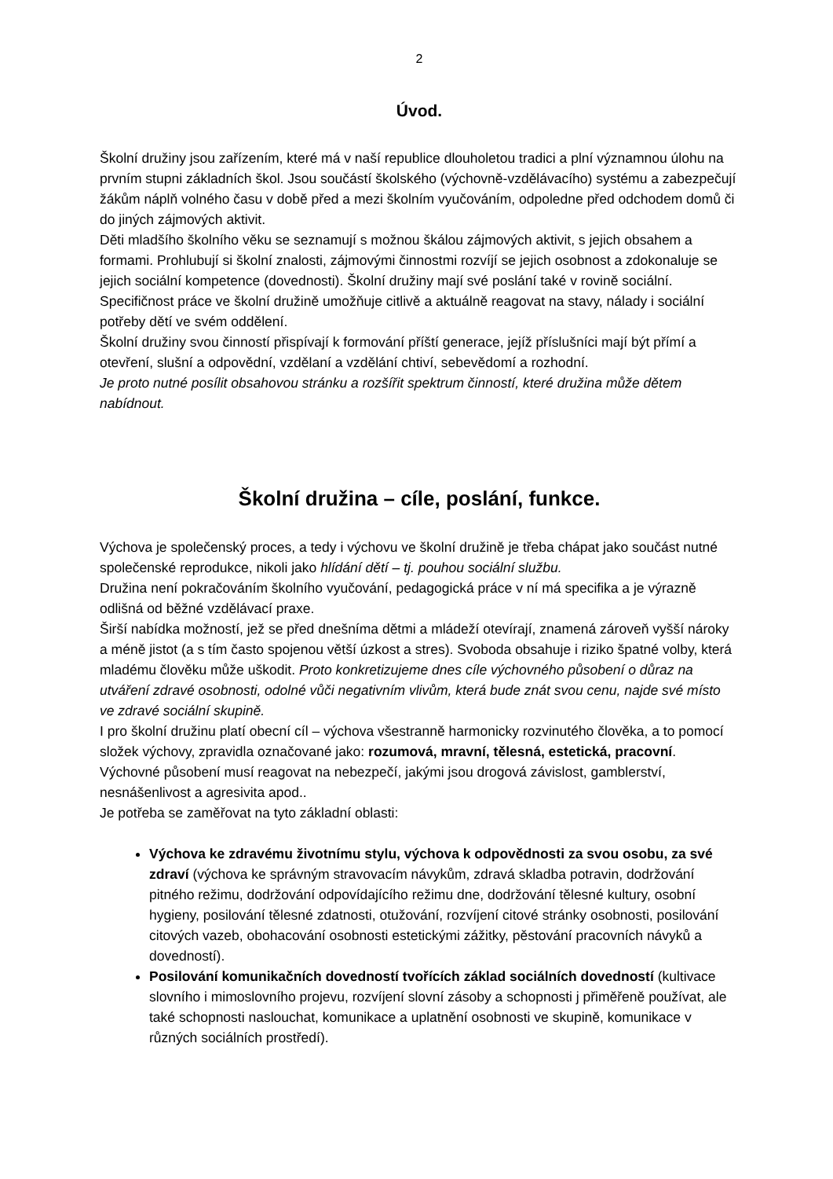2
Úvod.
Školní družiny jsou zařízením, které má v naší republice dlouholetou tradici a plní významnou úlohu na prvním stupni základních škol. Jsou součástí školského (výchovně-vzdělávacího) systému a zabezpečují žákům náplň volného času v době před a mezi školním vyučováním, odpoledne před odchodem domů či do jiných zájmových aktivit.
Děti mladšího školního věku se seznamují s možnou škálou zájmových aktivit, s jejich obsahem a formami. Prohlubují si školní znalosti, zájmovými činnostmi rozvíjí se jejich osobnost a zdokonaluje se jejich sociální kompetence (dovednosti). Školní družiny mají své poslání také v rovině sociální.
Specifičnost práce ve školní družině umožňuje citlivě a aktuálně reagovat na stavy, nálady i sociální potřeby dětí ve svém oddělení.
Školní družiny svou činností přispívají k formování příští generace, jejíž příslušníci mají být přímí a otevření, slušní a odpovědní, vzdělaní a vzdělání chtiví, sebevědomí a rozhodní.
Je proto nutné posílit obsahovou stránku a rozšířit spektrum činností, které družina může dětem nabídnout.
Školní družina – cíle, poslání, funkce.
Výchova je společenský proces, a tedy i výchovu ve školní družině je třeba chápat jako součást nutné společenské reprodukce, nikoli jako hlídání dětí – tj. pouhou sociální službu.
Družina není pokračováním školního vyučování, pedagogická práce v ní má specifika a je výrazně odlišná od běžné vzdělávací praxe.
Širší nabídka možností, jež se před dnešníma dětmi a mládeží otevírají, znamená zároveň vyšší nároky a méně jistot (a s tím často spojenou větší úzkost a stres). Svoboda obsahuje i riziko špatné volby, která mladému člověku může uškodit. Proto konkretizujeme dnes cíle výchovného působení o důraz na utváření zdravé osobnosti, odolné vůči negativním vlivům, která bude znát svou cenu, najde své místo ve zdravé sociální skupině.
I pro školní družinu platí obecní cíl – výchova všestranně harmonicky rozvinutého člověka, a to pomocí složek výchovy, zpravidla označované jako: rozumová, mravní, tělesná, estetická, pracovní.
Výchovné působení musí reagovat na nebezpečí, jakými jsou drogová závislost, gamblerství, nesnášenlivost a agresivita apod..
Je potřeba se zaměřovat na tyto základní oblasti:
Výchova ke zdravému životnímu stylu, výchova k odpovědnosti za svou osobu, za své zdraví (výchova ke správným stravovacím návykům, zdravá skladba potravin, dodržování pitného režimu, dodržování odpovídajícího režimu dne, dodržování tělesné kultury, osobní hygieny, posilování tělesné zdatnosti, otužování, rozvíjení citové stránky osobnosti, posilování citových vazeb, obohacování osobnosti estetickými zážitky, pěstování pracovních návyků a dovedností).
Posilování komunikačních dovedností tvořících základ sociálních dovedností (kultivace slovního i mimoslovního projevu, rozvíjení slovní zásoby a schopnosti j přiměřeně používat, ale také schopnosti naslouchat, komunikace a uplatnění osobnosti ve skupině, komunikace v různých sociálních prostředí).